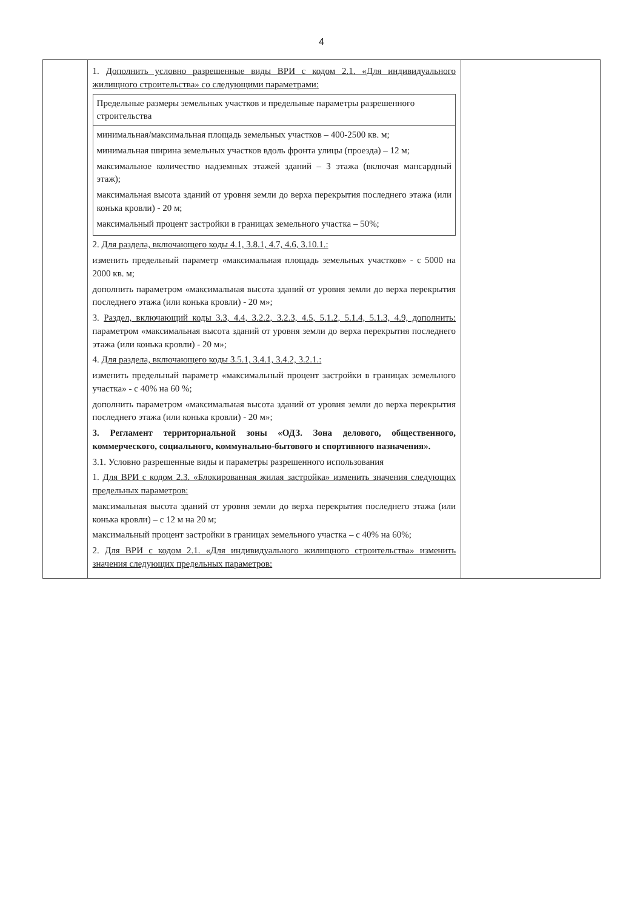4
| | 1. Дополнить условно разрешенные виды ВРИ с кодом 2.1. «Для индивидуального жилищного строительства» со следующими параметрами: / Предельные размеры земельных участков и предельные параметры разрешенного строительства / / минимальная/максимальная площадь земельных участков – 400-2500 кв. м; минимальная ширина земельных участков вдоль фронта улицы (проезда) – 12 м; максимальное количество надземных этажей зданий – 3 этажа (включая мансардный этаж); максимальная высота зданий от уровня земли до верха перекрытия последнего этажа (или конька кровли) - 20 м; максимальный процент застройки в границах земельного участка – 50%; / 2. Для раздела, включающего коды 4.1, 3.8.1, 4.7, 4.6, 3.10.1.: изменить предельный параметр «максимальная площадь земельных участков» - с 5000 на 2000 кв. м; дополнить параметром «максимальная высота зданий от уровня земли до верха перекрытия последнего этажа (или конька кровли) - 20 м»; 3. Раздел, включающий коды 3.3, 4.4, 3.2.2, 3.2.3, 4.5, 5.1.2, 5.1.4, 5.1.3, 4.9, дополнить: параметром «максимальная высота зданий от уровня земли до верха перекрытия последнего этажа (или конька кровли) - 20 м»; 4. Для раздела, включающего коды 3.5.1, 3.4.1, 3.4.2, 3.2.1.: изменить предельный параметр «максимальный процент застройки в границах земельного участка» - с 40% на 60 %; дополнить параметром «максимальная высота зданий от уровня земли до верха перекрытия последнего этажа (или конька кровли) - 20 м»; 3. Регламент территориальной зоны «ОДЗ. Зона делового, общественного, коммерческого, социального, коммунально-бытового и спортивного назначения». 3.1. Условно разрешенные виды и параметры разрешенного использования 1. Для ВРИ с кодом 2.3. «Блокированная жилая застройка» изменить значения следующих предельных параметров: максимальная высота зданий от уровня земли до верха перекрытия последнего этажа (или конька кровли) – с 12 м на 20 м; максимальный процент застройки в границах земельного участка – с 40% на 60%; 2. Для ВРИ с кодом 2.1. «Для индивидуального жилищного строительства» изменить значения следующих предельных параметров: | |